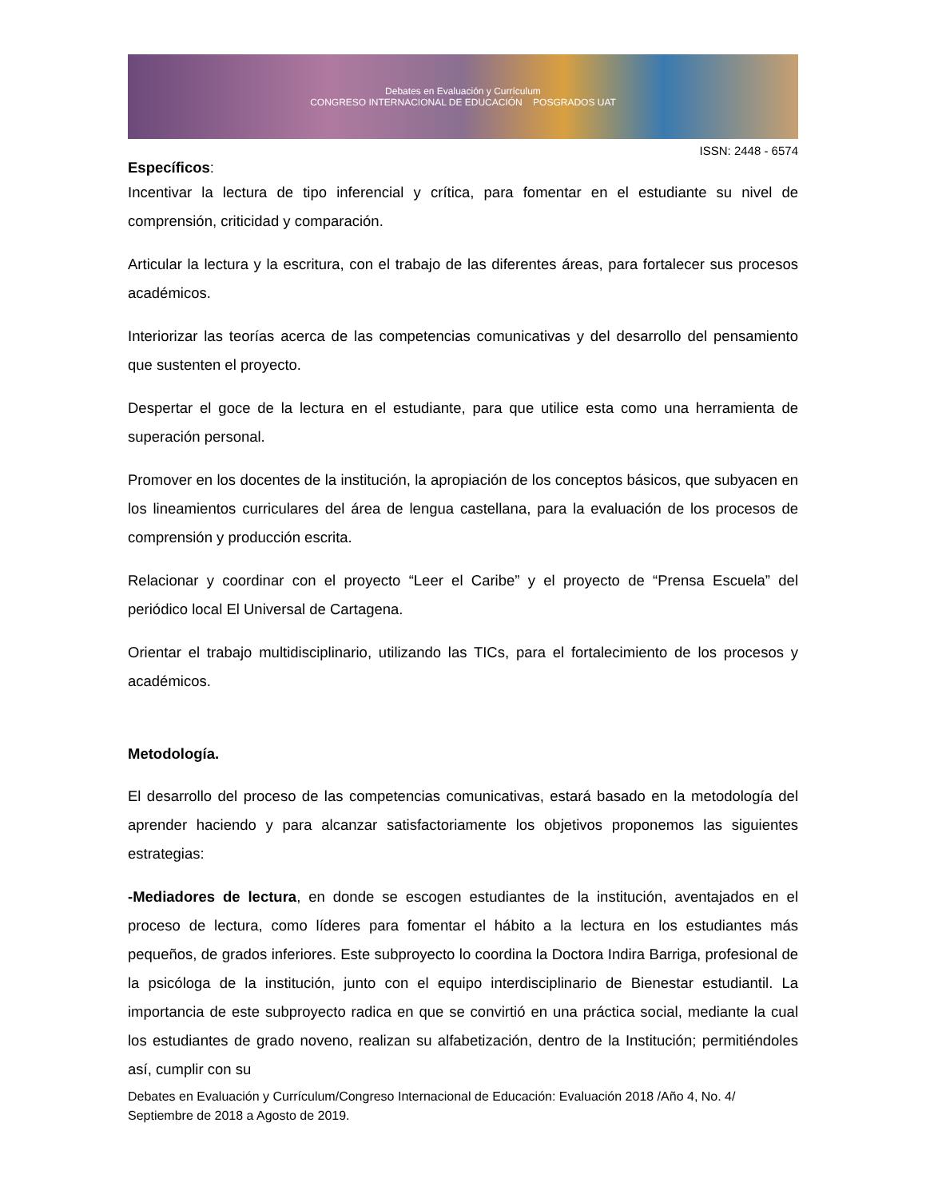Debates en Evaluación y Currículum
CONGRESO INTERNACIONAL DE EDUCACIÓN POSGRADOS UAT
ISSN: 2448 - 6574
Específicos:
Incentivar la lectura de tipo inferencial y crítica, para fomentar en el estudiante su nivel de comprensión, criticidad y comparación.
Articular la lectura y la escritura, con el trabajo de las diferentes áreas, para fortalecer sus procesos académicos.
Interiorizar las teorías acerca de las competencias comunicativas y del desarrollo del pensamiento que sustenten el proyecto.
Despertar el goce de la lectura en el estudiante, para que utilice esta como una herramienta de superación personal.
Promover en los docentes de la institución, la apropiación de los conceptos básicos, que subyacen en los lineamientos curriculares del área de lengua castellana, para la evaluación de los procesos de comprensión y producción escrita.
Relacionar y coordinar con el proyecto “Leer el Caribe” y el proyecto de “Prensa Escuela” del periódico local El Universal de Cartagena.
Orientar el trabajo multidisciplinario, utilizando las TICs, para el fortalecimiento de los procesos y académicos.
Metodología.
El desarrollo del proceso de las competencias comunicativas, estará basado en la metodología del aprender haciendo y para alcanzar satisfactoriamente los objetivos proponemos las siguientes estrategias:
-Mediadores de lectura, en donde se escogen estudiantes de la institución, aventajados en el proceso de lectura, como líderes para fomentar el hábito a la lectura en los estudiantes más pequeños, de grados inferiores. Este subproyecto lo coordina la Doctora Indira Barriga, profesional de la psicóloga de la institución, junto con el equipo interdisciplinario de Bienestar estudiantil. La importancia de este subproyecto radica en que se convirtió en una práctica social, mediante la cual los estudiantes de grado noveno, realizan su alfabetización, dentro de la Institución; permitiéndoles así, cumplir con su
Debates en Evaluación y Currículum/Congreso Internacional de Educación: Evaluación 2018 /Año 4, No. 4/ Septiembre de 2018 a Agosto de 2019.